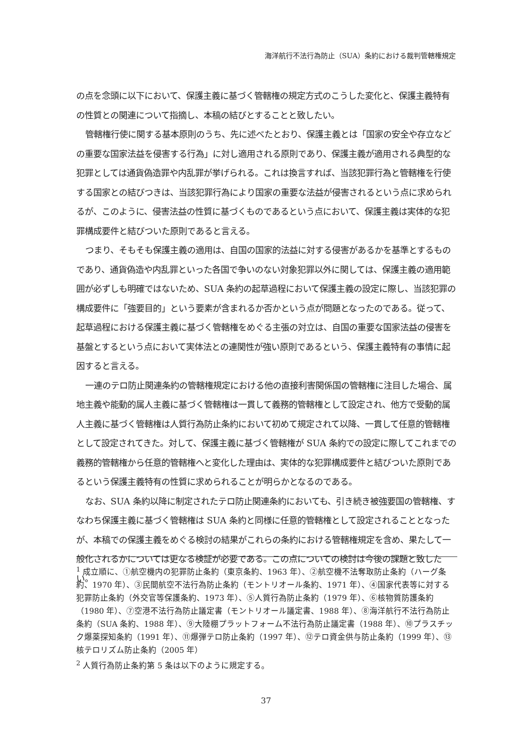海洋航行不法行為防止（SUA）条約における裁判管轄権規定
の点を念頭に以下において、保護主義に基づく管轄権の規定方式のこうした変化と、保護主義特有の性質との関連について指摘し、本稿の結びとすることと致したい。
管轄権行使に関する基本原則のうち、先に述べたとおり、保護主義とは「国家の安全や存立などの重要な国家法益を侵害する行為」に対し適用される原則であり、保護主義が適用される典型的な犯罪としては通貨偽造罪や内乱罪が挙げられる。これは換言すれば、当該犯罪行為と管轄権を行使する国家との結びつきは、当該犯罪行為により国家の重要な法益が侵害されるという点に求められるが、このように、侵害法益の性質に基づくものであるという点において、保護主義は実体的な犯罪構成要件と結びついた原則であると言える。
つまり、そもそも保護主義の適用は、自国の国家的法益に対する侵害があるかを基準とするものであり、通貨偽造や内乱罪といった各国で争いのない対象犯罪以外に関しては、保護主義の適用範囲が必ずしも明確ではないため、SUA 条約の起草過程において保護主義の設定に際し、当該犯罪の構成要件に「強要目的」という要素が含まれるか否かという点が問題となったのである。従って、起草過程における保護主義に基づく管轄権をめぐる主張の対立は、自国の重要な国家法益の侵害を基盤とするという点において実体法との連関性が強い原則であるという、保護主義特有の事情に起因すると言える。
一連のテロ防止関連条約の管轄権規定における他の直接利害関係国の管轄権に注目した場合、属地主義や能動的属人主義に基づく管轄権は一貫して義務的管轄権として設定され、他方で受動的属人主義に基づく管轄権は人質行為防止条約において初めて規定されて以降、一貫して任意的管轄権として設定されてきた。対して、保護主義に基づく管轄権が SUA 条約での設定に際してこれまでの義務的管轄権から任意的管轄権へと変化した理由は、実体的な犯罪構成要件と結びついた原則であるという保護主義特有の性質に求められることが明らかとなるのである。
なお、SUA 条約以降に制定されたテロ防止関連条約においても、引き続き被強要国の管轄権、すなわち保護主義に基づく管轄権は SUA 条約と同様に任意的管轄権として設定されることとなったが、本稿での保護主義をめぐる検討の結果がこれらの条約における管轄権規定を含め、果たして一般化されるかについては更なる検証が必要である。この点についての検討は今後の課題と致したい。
<sup>1</sup> 成立順に、①航空機内の犯罪防止条約（東京条約、1963 年）、②航空機不法奪取防止条約（ハーグ条約、1970 年）、③民間航空不法行為防止条約（モントリオール条約、1971 年）、④国家代表等に対する犯罪防止条約（外交官等保護条約、1973 年）、⑤人質行為防止条約（1979 年）、⑥核物質防護条約（1980 年）、⑦空港不法行為防止議定書（モントリオール議定書、1988 年）、⑧海洋航行不法行為防止条約（SUA 条約、1988 年）、⑨大陸棚プラットフォーム不法行為防止議定書（1988 年）、⑩プラスチック爆薬探知条約（1991 年）、⑪爆弾テロ防止条約（1997 年）、⑫テロ資金供与防止条約（1999 年）、⑬核テロリズム防止条約（2005 年）
<sup>2</sup> 人質行為防止条約第 5 条は以下のように規定する。
37